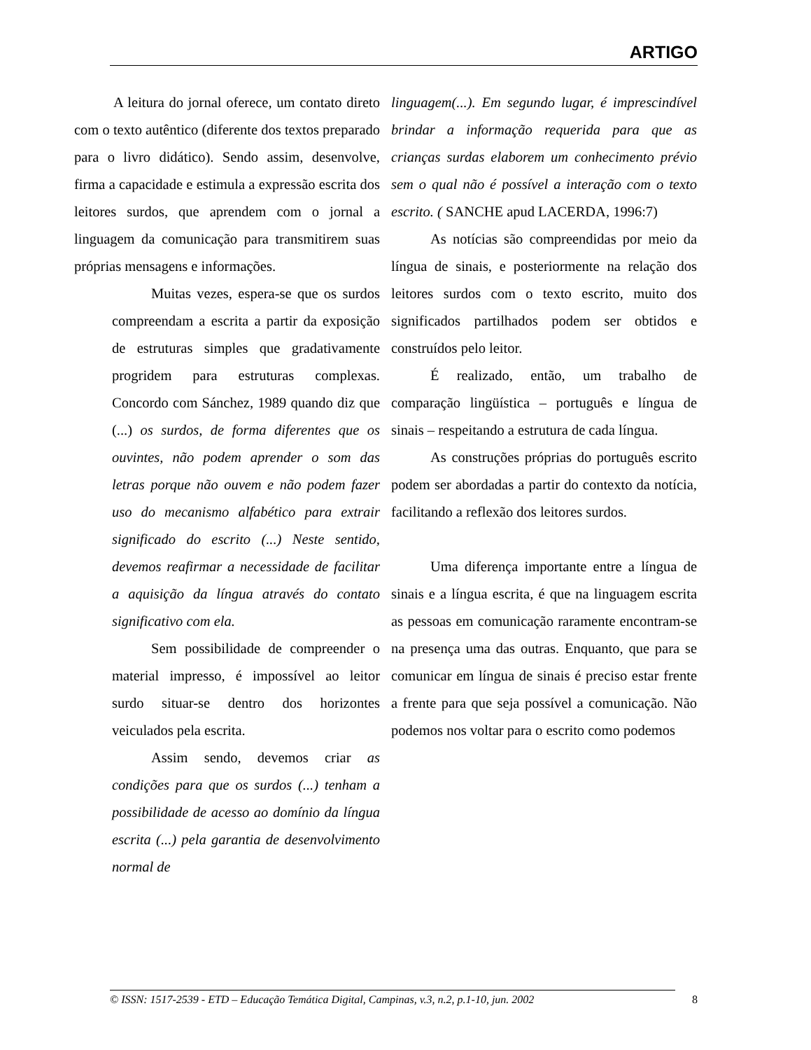ARTIGO
A leitura do jornal oferece, um contato direto com o texto autêntico (diferente dos textos preparado para o livro didático). Sendo assim, desenvolve, firma a capacidade e estimula a expressão escrita dos leitores surdos, que aprendem com o jornal a linguagem da comunicação para transmitirem suas próprias mensagens e informações.
Muitas vezes, espera-se que os surdos compreendam a escrita a partir da exposição de estruturas simples que gradativamente progridem para estruturas complexas. Concordo com Sánchez, 1989 quando diz que (...) os surdos, de forma diferentes que os ouvintes, não podem aprender o som das letras porque não ouvem e não podem fazer uso do mecanismo alfabético para extrair significado do escrito (...) Neste sentido, devemos reafirmar a necessidade de facilitar a aquisição da língua através do contato significativo com ela.
Sem possibilidade de compreender o material impresso, é impossível ao leitor surdo situar-se dentro dos horizontes veiculados pela escrita.
Assim sendo, devemos criar as condições para que os surdos (...) tenham a possibilidade de acesso ao domínio da língua escrita (...) pela garantia de desenvolvimento normal de
linguagem(...). Em segundo lugar, é imprescindível brindar a informação requerida para que as crianças surdas elaborem um conhecimento prévio sem o qual não é possível a interação com o texto escrito. ( SANCHE apud LACERDA, 1996:7)
As notícias são compreendidas por meio da língua de sinais, e posteriormente na relação dos leitores surdos com o texto escrito, muito dos significados partilhados podem ser obtidos e construídos pelo leitor.
É realizado, então, um trabalho de comparação lingüística – português e língua de sinais – respeitando a estrutura de cada língua.
As construções próprias do português escrito podem ser abordadas a partir do contexto da notícia, facilitando a reflexão dos leitores surdos.
Uma diferença importante entre a língua de sinais e a língua escrita, é que na linguagem escrita as pessoas em comunicação raramente encontram-se na presença uma das outras. Enquanto, que para se comunicar em língua de sinais é preciso estar frente a frente para que seja possível a comunicação. Não podemos nos voltar para o escrito como podemos
© ISSN: 1517-2539 - ETD – Educação Temática Digital, Campinas, v.3, n.2, p.1-10, jun. 2002 8